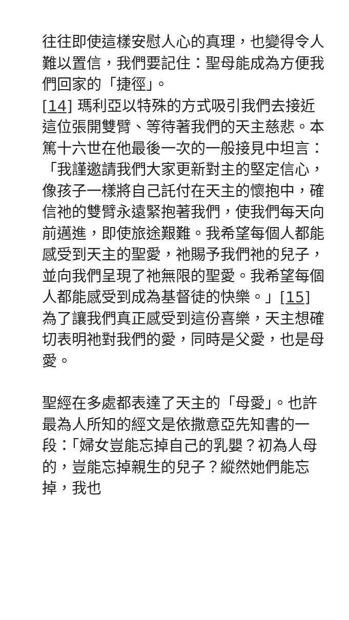往往即使這樣安慰人心的真理，也變得令人難以置信，我們要記住：聖母能成為方便我們回家的「捷徑」。
[14] 瑪利亞以特殊的方式吸引我們去接近這位張開雙臂、等待著我們的天主慈悲。本篤十六世在他最後一次的一般接見中坦言：「我謹邀請我們大家更新對主的堅定信心，像孩子一樣將自己託付在天主的懷抱中，確信祂的雙臂永遠緊抱著我們，使我們每天向前邁進，即使旅途艱難。我希望每個人都能感受到天主的聖愛，祂賜予我們祂的兒子，並向我們呈現了祂無限的聖愛。我希望每個人都能感受到成為基督徒的快樂。」[15] 為了讓我們真正感受到這份喜樂，天主想確切表明祂對我們的愛，同時是父愛，也是母愛。
聖經在多處都表達了天主的「母愛」。也許最為人所知的經文是依撒意亞先知書的一段：「婦女豈能忘掉自己的乳嬰？初為人母的，豈能忘掉親生的兒子？縱然她們能忘掉，我也